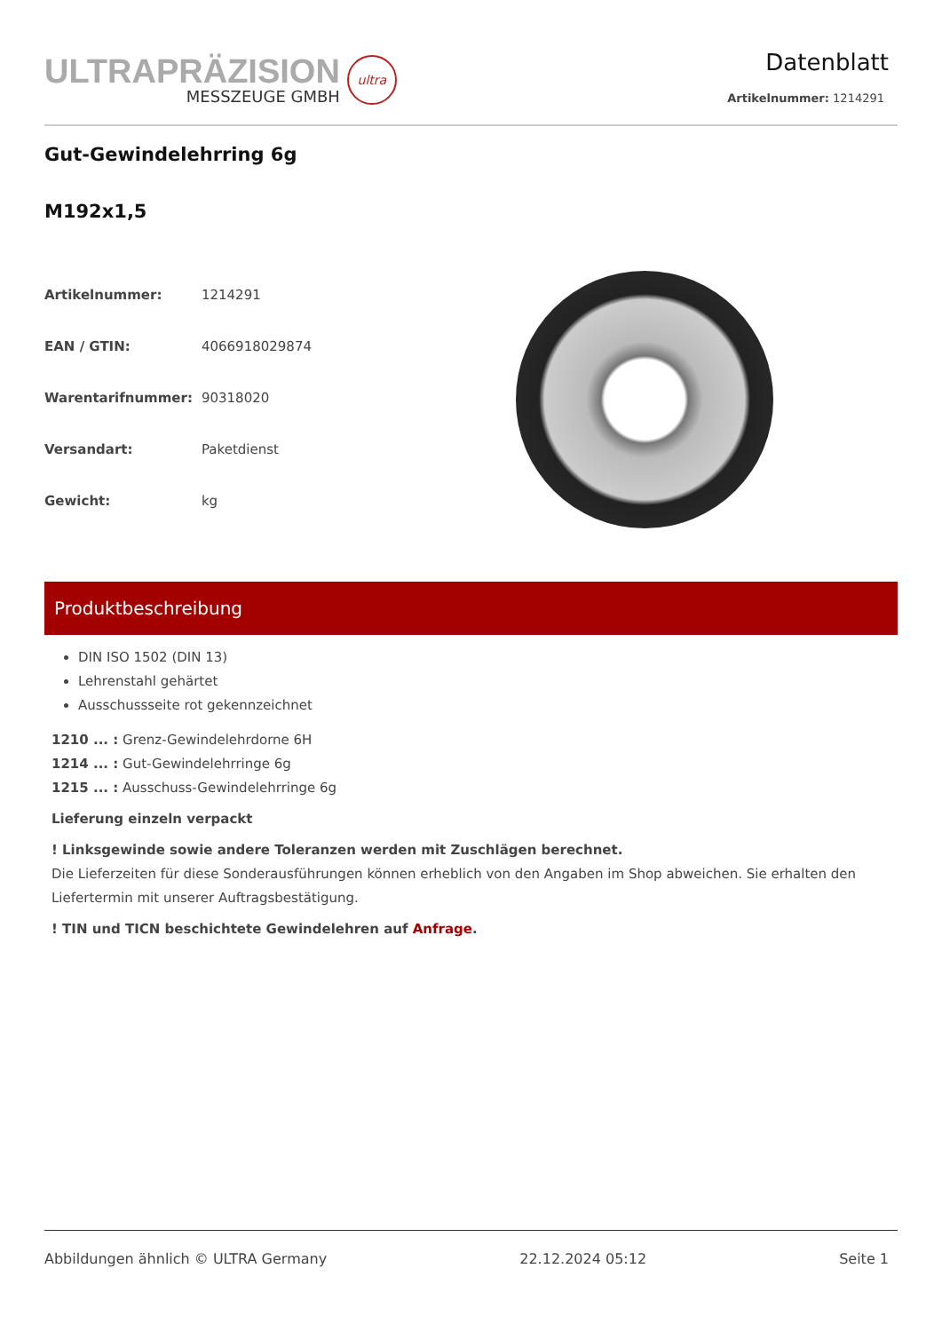ULTRAPRÄZISION
MESSZEUGE GMBH
ultra
Datenblatt
Artikelnummer: 1214291
Gut-Gewindelehrring 6g
M192x1,5
| Artikelnummer: | 1214291 |
| EAN / GTIN: | 4066918029874 |
| Warentarifnummer: | 90318020 |
| Versandart: | Paketdienst |
| Gewicht: | kg |
Produktbeschreibung
DIN ISO 1502 (DIN 13)
Lehrenstahl gehärtet
Ausschussseite rot gekennzeichnet
1210 ... : Grenz-Gewindelehrdorne 6H
1214 ... : Gut-Gewindelehrringe 6g
1215 ... : Ausschuss-Gewindelehrringe 6g
Lieferung einzeln verpackt
! Linksgewinde sowie andere Toleranzen werden mit Zuschlägen berechnet.
Die Lieferzeiten für diese Sonderausführungen können erheblich von den Angaben im Shop abweichen. Sie erhalten den Liefertermin mit unserer Auftragsbestätigung.
! TIN und TICN beschichtete Gewindelehren auf Anfrage.
Abbildungen ähnlich © ULTRA Germany 22.12.2024 05:12 Seite 1